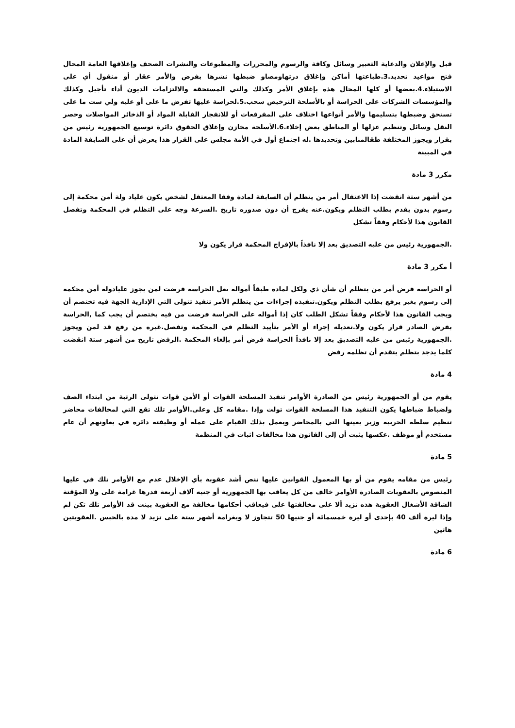قبل والإعلان والدعاية التعبير وسائل وكافة والرسوم والمحررات والمطبوعات والنشرات الصحف وإغلاقها العامة المحال فتح مواعيد تحديد.3.طباعتها أماكن وإغلاق درتهاومصاو ضبطها نشرها بفرض والأمر عقار أو منقول أي على الاستيلاء.4.بعضها أو كلها المحال هذه بإغلاق الأمر وكذلك والتي المستحقة والالتزامات الديون أداء تأجيل وكذلك والمؤسسات الشركات على الحراسة أو بالأسلحة الترخيص سحب.5.لحراسة عليها تفرض ما على أو عليه ولي ست ما على تستحق وضبطها بتسليمها والأمر أنواعها اختلاف على المفرقعات أو للانفجار القابلة المواد أو الذخائر المواصلات وحصر النقل وسائل وتنظيم عزلها أو المناطق بعض إخلاء.6.الأسلحة مخازن وإغلاق الحقوق دائرة توسيع الجمهورية رئيس من بقرار ويجوز المختلفة طقالمنابين وتحديدها .له اجتماع أول في الأمة مجلس على القرار هذا يعرض أن على السابقة المادة في المبينة
مكرر 3 مادة
من أشهر ستة انقضت إذا الاعتقال أمر من يتظلم أن السابقة لمادة وفقا المعتقل لشخص يكون علياد ولة أمن محكمة إلى رسوم بدون يقدم بطلب التظلم ويكون.عنه يفرج أن دون صدوره تاريخ .السرعة وجه على التظلم في المحكمة وتفصل القانون هذا لأحكام وفقاً تشكل
.الجمهورية رئيس من عليه التصديق بعد إلا نافذاً بالإفراج المحكمة قرار يكون ولا
أ مكرر 3 مادة
أو الحراسة فرض أمر من يتظلم أن شأن ذي ولكل لمادة طبقاً أمواله ىعل الحراسة فرضت لمن يجوز عليادولة أمن محكمة إلى رسوم بغير يرفع بطلب التظلم ويكون.تنفيذه إجراءات من يتظلم الأمر تنفيذ تتولى التي الإدارية الجهة فيه تختصم أن ويجب القانون هذا لأحكام وفقاً تشكل الطلب كان إذا أمواله على الحراسة فرضت من فيه يختصم أن يجب كما ,الحراسة بفرض الصادر قرار يكون ولا.تعديله إجراء أو الأمر بتأييد التظلم في المحكمة وتفصل.غيره من رفع قد لمن ويجوز .الجمهورية رئيس من عليه التصديق بعد إلا نافذاً الحراسة فرض أمر بإلغاء المحكمة .الرفض تاريخ من أشهر ستة انقضت كلما يدجد بتظلم يتقدم أن تظلمه رفض
4 مادة
يقوم من أو الجمهورية رئيس من الصادرة الأوامر تنفيذ المسلحة القوات أو الأمن قوات تتولى الرتبة من ابتداء الصف ولضباط ضباطها يكون التنفيذ هذا المسلحة القوات تولت وإذا .مقامه كل وعلى.الأوامر تلك تقع التي لمخالفات محاضر تنظيم سلطة الحربية وزير يعينها التي بالمحاضر ويعمل بذلك القيام على عمله أو وظيفته دائرة في يعاونهم أن عام مستخدم أو موظف .عكسها يثبت أن إلى القانون هذا مخالفات اثبات في المنظمة
5 مادة
رئيس من مقامه يقوم من أو بها المعمول القوانين عليها تنص أشد عقوبة بأي الإخلال عدم مع الأوامر تلك في عليها المنصوص بالعقوبات الصادرة الأوامر خالف من كل يعاقب بها الجمهورية أو جنيه آلاف أربعة قدرها غرامة على ولا المؤقتة الشاقة الأشغال العقوبة هذه تزيد ألا على مخالفتها على فيعاقب أحكامها مخالفة مع العقوبة بينت قد الأوامر تلك تكن لم وإذا ليرة ألف 40 بإحدى أو ليرة خمسمائة أو جنيها 50 تتجاوز لا وبغرامة أشهر ستة على تزيد لا مدة بالحبس .العقوبتين هاتين
6 مادة